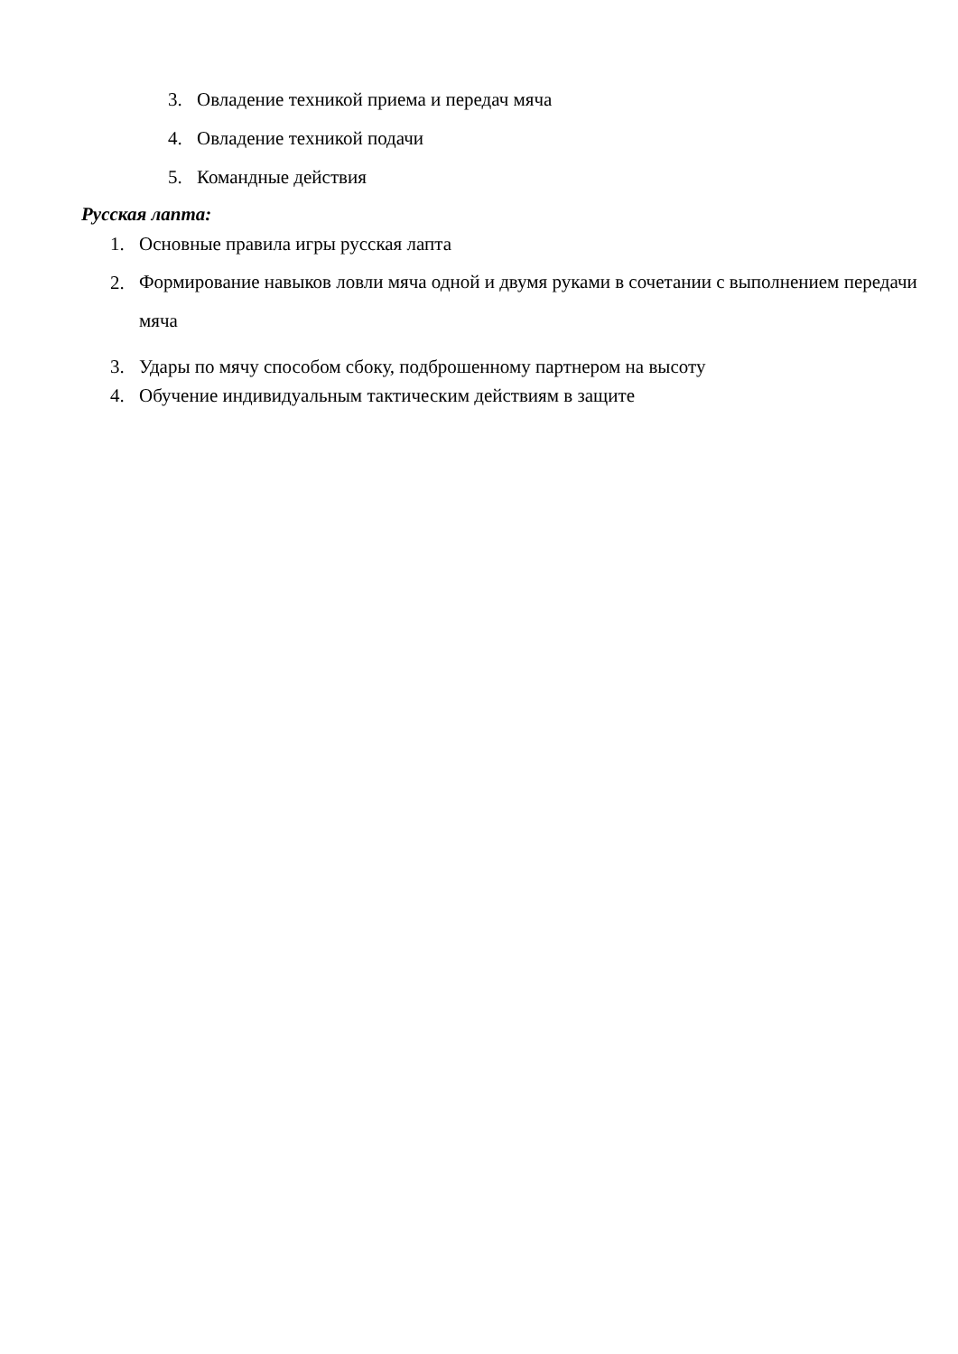3. Овладение техникой приема и передач мяча
4. Овладение техникой подачи
5. Командные действия
Русская лапта:
1. Основные правила игры русская лапта
2. Формирование навыков ловли мяча одной и двумя руками в сочетании с выполнением передачи мяча
3. Удары по мячу способом сбоку, подброшенному партнером на высоту
4. Обучение индивидуальным тактическим действиям в защите